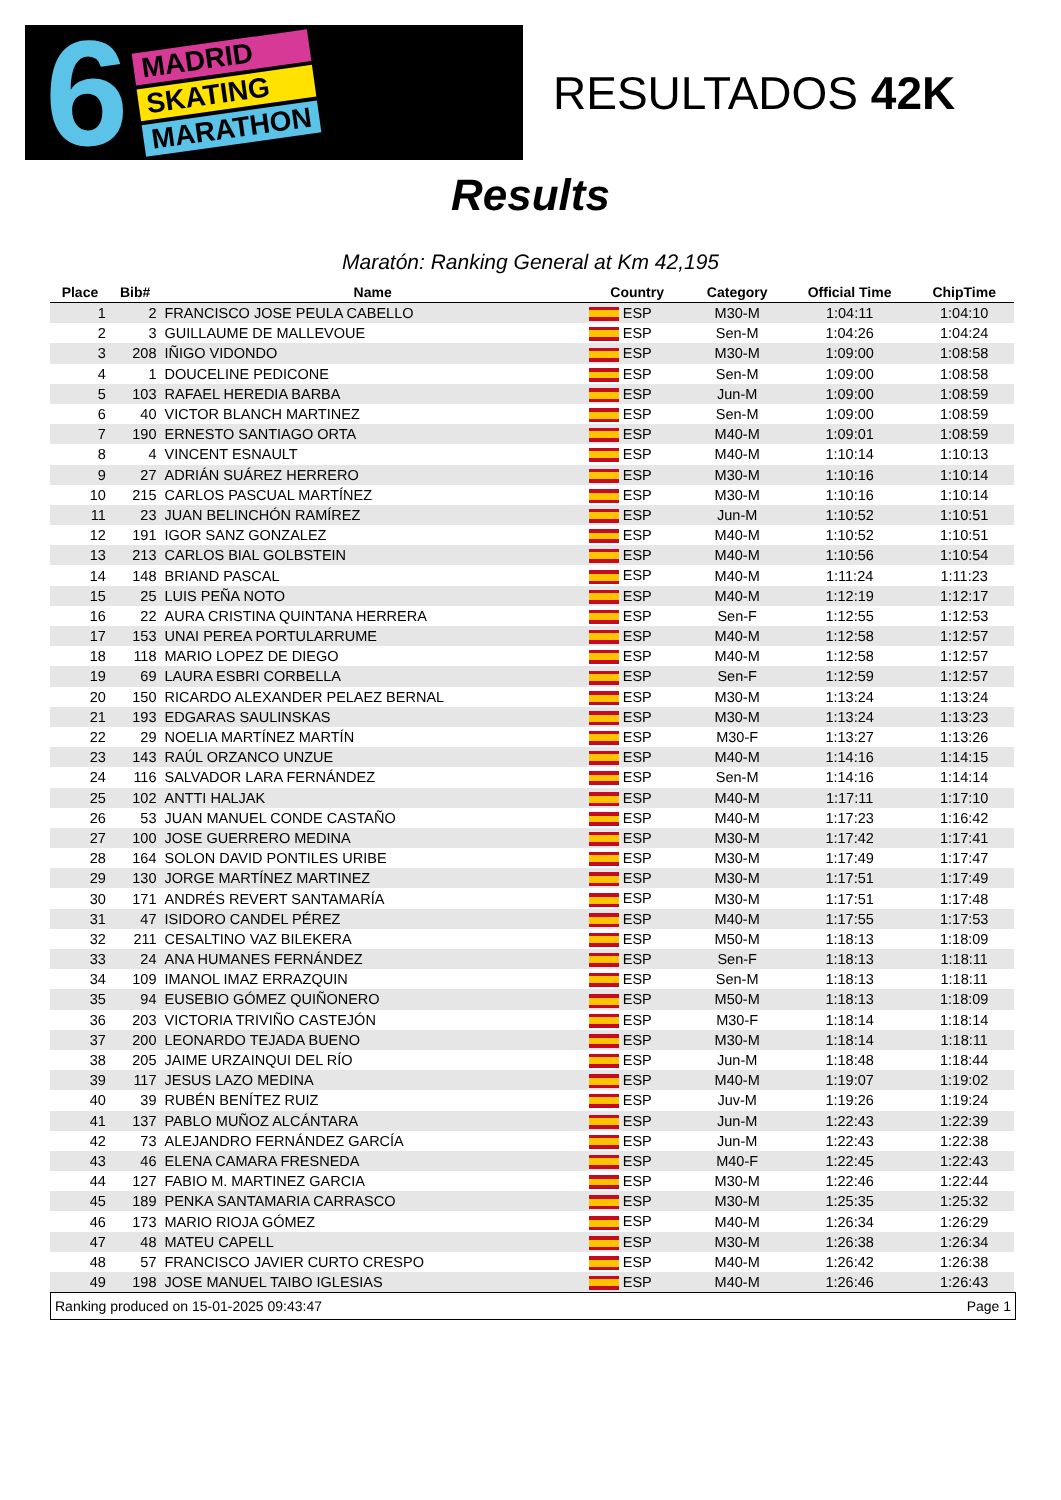6
MADRID
SKATING
MARATHON
RESULTADOS 42K
Results
Maratón: Ranking General at Km 42,195
| Place | Bib# | Name | Country | Category | Official Time | ChipTime |
| --- | --- | --- | --- | --- | --- | --- |
| 1 | 2 | FRANCISCO JOSE PEULA CABELLO | ESP | M30-M | 1:04:11 | 1:04:10 |
| 2 | 3 | GUILLAUME DE MALLEVOUE | ESP | Sen-M | 1:04:26 | 1:04:24 |
| 3 | 208 | IÑIGO VIDONDO | ESP | M30-M | 1:09:00 | 1:08:58 |
| 4 | 1 | DOUCELINE PEDICONE | ESP | Sen-M | 1:09:00 | 1:08:58 |
| 5 | 103 | RAFAEL HEREDIA BARBA | ESP | Jun-M | 1:09:00 | 1:08:59 |
| 6 | 40 | VICTOR BLANCH MARTINEZ | ESP | Sen-M | 1:09:00 | 1:08:59 |
| 7 | 190 | ERNESTO SANTIAGO ORTA | ESP | M40-M | 1:09:01 | 1:08:59 |
| 8 | 4 | VINCENT ESNAULT | ESP | M40-M | 1:10:14 | 1:10:13 |
| 9 | 27 | ADRIÁN SUÁREZ HERRERO | ESP | M30-M | 1:10:16 | 1:10:14 |
| 10 | 215 | CARLOS PASCUAL MARTÍNEZ | ESP | M30-M | 1:10:16 | 1:10:14 |
| 11 | 23 | JUAN BELINCHÓN RAMÍREZ | ESP | Jun-M | 1:10:52 | 1:10:51 |
| 12 | 191 | IGOR SANZ GONZALEZ | ESP | M40-M | 1:10:52 | 1:10:51 |
| 13 | 213 | CARLOS BIAL GOLBSTEIN | ESP | M40-M | 1:10:56 | 1:10:54 |
| 14 | 148 | BRIAND PASCAL | ESP | M40-M | 1:11:24 | 1:11:23 |
| 15 | 25 | LUIS PEÑA NOTO | ESP | M40-M | 1:12:19 | 1:12:17 |
| 16 | 22 | AURA CRISTINA QUINTANA HERRERA | ESP | Sen-F | 1:12:55 | 1:12:53 |
| 17 | 153 | UNAI PEREA PORTULARRUME | ESP | M40-M | 1:12:58 | 1:12:57 |
| 18 | 118 | MARIO LOPEZ DE DIEGO | ESP | M40-M | 1:12:58 | 1:12:57 |
| 19 | 69 | LAURA ESBRI CORBELLA | ESP | Sen-F | 1:12:59 | 1:12:57 |
| 20 | 150 | RICARDO ALEXANDER PELAEZ BERNAL | ESP | M30-M | 1:13:24 | 1:13:24 |
| 21 | 193 | EDGARAS SAULINSKAS | ESP | M30-M | 1:13:24 | 1:13:23 |
| 22 | 29 | NOELIA MARTÍNEZ MARTÍN | ESP | M30-F | 1:13:27 | 1:13:26 |
| 23 | 143 | RAÚL ORZANCO UNZUE | ESP | M40-M | 1:14:16 | 1:14:15 |
| 24 | 116 | SALVADOR LARA FERNÁNDEZ | ESP | Sen-M | 1:14:16 | 1:14:14 |
| 25 | 102 | ANTTI HALJAK | ESP | M40-M | 1:17:11 | 1:17:10 |
| 26 | 53 | JUAN MANUEL CONDE CASTAÑO | ESP | M40-M | 1:17:23 | 1:16:42 |
| 27 | 100 | JOSE GUERRERO MEDINA | ESP | M30-M | 1:17:42 | 1:17:41 |
| 28 | 164 | SOLON DAVID PONTILES URIBE | ESP | M30-M | 1:17:49 | 1:17:47 |
| 29 | 130 | JORGE MARTÍNEZ MARTINEZ | ESP | M30-M | 1:17:51 | 1:17:49 |
| 30 | 171 | ANDRÉS REVERT SANTAMARÍA | ESP | M30-M | 1:17:51 | 1:17:48 |
| 31 | 47 | ISIDORO CANDEL PÉREZ | ESP | M40-M | 1:17:55 | 1:17:53 |
| 32 | 211 | CESALTINO VAZ BILEKERA | ESP | M50-M | 1:18:13 | 1:18:09 |
| 33 | 24 | ANA HUMANES FERNÁNDEZ | ESP | Sen-F | 1:18:13 | 1:18:11 |
| 34 | 109 | IMANOL IMAZ ERRAZQUIN | ESP | Sen-M | 1:18:13 | 1:18:11 |
| 35 | 94 | EUSEBIO GÓMEZ QUIÑONERO | ESP | M50-M | 1:18:13 | 1:18:09 |
| 36 | 203 | VICTORIA TRIVIÑO CASTEJÓN | ESP | M30-F | 1:18:14 | 1:18:14 |
| 37 | 200 | LEONARDO TEJADA BUENO | ESP | M30-M | 1:18:14 | 1:18:11 |
| 38 | 205 | JAIME URZAINQUI DEL RÍO | ESP | Jun-M | 1:18:48 | 1:18:44 |
| 39 | 117 | JESUS LAZO MEDINA | ESP | M40-M | 1:19:07 | 1:19:02 |
| 40 | 39 | RUBÉN BENÍTEZ RUIZ | ESP | Juv-M | 1:19:26 | 1:19:24 |
| 41 | 137 | PABLO MUÑOZ ALCÁNTARA | ESP | Jun-M | 1:22:43 | 1:22:39 |
| 42 | 73 | ALEJANDRO FERNÁNDEZ GARCÍA | ESP | Jun-M | 1:22:43 | 1:22:38 |
| 43 | 46 | ELENA CAMARA FRESNEDA | ESP | M40-F | 1:22:45 | 1:22:43 |
| 44 | 127 | FABIO M. MARTINEZ GARCIA | ESP | M30-M | 1:22:46 | 1:22:44 |
| 45 | 189 | PENKA SANTAMARIA CARRASCO | ESP | M30-M | 1:25:35 | 1:25:32 |
| 46 | 173 | MARIO RIOJA GÓMEZ | ESP | M40-M | 1:26:34 | 1:26:29 |
| 47 | 48 | MATEU CAPELL | ESP | M30-M | 1:26:38 | 1:26:34 |
| 48 | 57 | FRANCISCO JAVIER CURTO CRESPO | ESP | M40-M | 1:26:42 | 1:26:38 |
| 49 | 198 | JOSE MANUEL TAIBO IGLESIAS | ESP | M40-M | 1:26:46 | 1:26:43 |
Ranking produced on 15-01-2025 09:43:47 Page 1